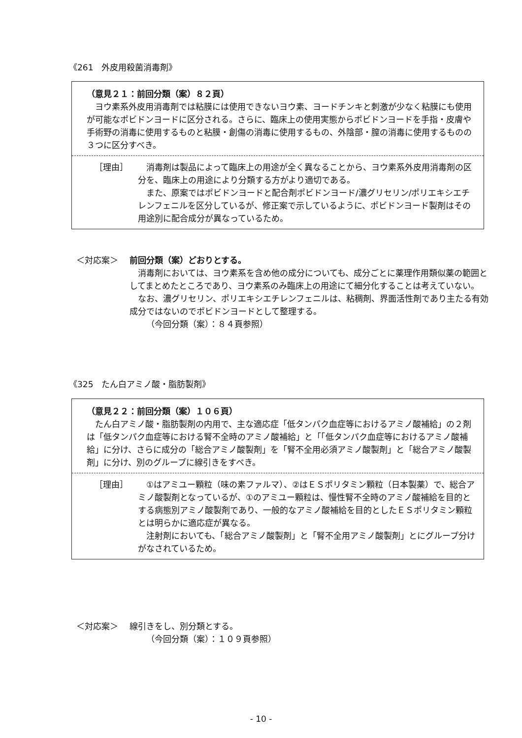《261　外皮用殺菌消毒剤》
（意見２１：前回分類（案）８２頁）
ヨウ素系外皮用消毒剤では粘膜には使用できないヨウ素、ヨードチンキと刺激が少なく粘膜にも使用が可能なポビドンヨードに区分される。さらに、臨床上の使用実態からポビドンヨードを手指・皮膚や手術野の消毒に使用するものと粘膜・創傷の消毒に使用するもの、外陰部・膣の消毒に使用するものの３つに区分すべき。
［理由］ 消毒剤は製品によって臨床上の用途が全く異なることから、ヨウ素系外皮用消毒剤の区分を、臨床上の用途により分類する方がより適切である。
また、原案ではポビドンヨードと配合剤ポビドンヨード/濃グリセリン/ポリエキシエチレンフェニルを区分しているが、修正案で示しているように、ポビドンヨード製剤はその用途別に配合成分が異なっているため。
＜対応案＞ 前回分類（案）どおりとする。
消毒剤においては、ヨウ素系を含め他の成分についても、成分ごとに薬理作用類似薬の範囲としてまとめたところであり、ヨウ素系のみ臨床上の用途にて細分化することは考えていない。
なお、濃グリセリン、ポリエキシエチレンフェニルは、粘稠剤、界面活性剤であり主たる有効成分ではないのでポビドンヨードとして整理する。
（今回分類（案）：８４頁参照）
《325　たん白アミノ酸・脂肪製剤》
（意見２２：前回分類（案）１０６頁）
たん白アミノ酸・脂肪製剤の内用で、主な適応症「低タンパク血症等におけるアミノ酸補給」の２剤は「低タンパク血症等における腎不全時のアミノ酸補給」と「「低タンパク血症等におけるアミノ酸補給」に分け、さらに成分の「総合アミノ酸製剤」を「腎不全用必須アミノ酸製剤」と「総合アミノ酸製剤」に分け、別のグループに線引きをすべき。
［理由］ ①はアミユー顆粒（味の素ファルマ）、②はＥＳポリタミン顆粒（日本製薬）で、総合アミノ酸製剤となっているが、①のアミユー顆粒は、慢性腎不全時のアミノ酸補給を目的とする病態別アミノ酸製剤であり、一般的なアミノ酸補給を目的としたＥＳポリタミン顆粒とは明らかに適応症が異なる。
注射剤においても、「総合アミノ酸製剤」と「腎不全用アミノ酸製剤」とにグループ分けがなされているため。
＜対応案＞ 線引きをし、別分類とする。
（今回分類（案）：１０９頁参照）
- 10 -